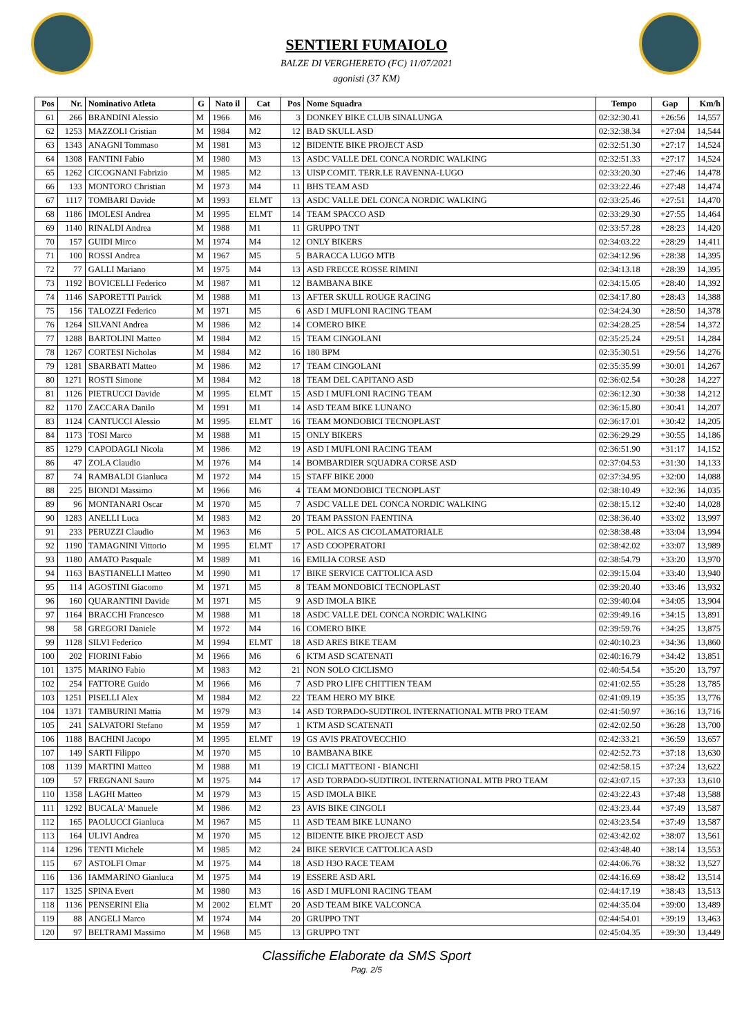SENTIERI FUMAIOLO
BALZE DI VERGHERETO (FC) 11/07/2021
agonisti (37 KM)
| Pos | Nr. | Nominativo Atleta | G | Nato il | Cat | Pos | Nome Squadra | Tempo | Gap | Km/h |
| --- | --- | --- | --- | --- | --- | --- | --- | --- | --- | --- |
| 61 | 266 | BRANDINI Alessio | M | 1966 | M6 | 3 | DONKEY BIKE CLUB SINALUNGA | 02:32:30.41 | +26:56 | 14,557 |
| 62 | 1253 | MAZZOLI Cristian | M | 1984 | M2 | 12 | BAD SKULL ASD | 02:32:38.34 | +27:04 | 14,544 |
| 63 | 1343 | ANAGNI Tommaso | M | 1981 | M3 | 12 | BIDENTE BIKE PROJECT ASD | 02:32:51.30 | +27:17 | 14,524 |
| 64 | 1308 | FANTINI Fabio | M | 1980 | M3 | 13 | ASDC VALLE DEL CONCA NORDIC WALKING | 02:32:51.33 | +27:17 | 14,524 |
| 65 | 1262 | CICOGNANI Fabrizio | M | 1985 | M2 | 13 | UISP COMIT. TERR.LE RAVENNA-LUGO | 02:33:20.30 | +27:46 | 14,478 |
| 66 | 133 | MONTORO Christian | M | 1973 | M4 | 11 | BHS TEAM ASD | 02:33:22.46 | +27:48 | 14,474 |
| 67 | 1117 | TOMBARI Davide | M | 1993 | ELMT | 13 | ASDC VALLE DEL CONCA NORDIC WALKING | 02:33:25.46 | +27:51 | 14,470 |
| 68 | 1186 | IMOLESI Andrea | M | 1995 | ELMT | 14 | TEAM SPACCO ASD | 02:33:29.30 | +27:55 | 14,464 |
| 69 | 1140 | RINALDI Andrea | M | 1988 | M1 | 11 | GRUPPO TNT | 02:33:57.28 | +28:23 | 14,420 |
| 70 | 157 | GUIDI Mirco | M | 1974 | M4 | 12 | ONLY BIKERS | 02:34:03.22 | +28:29 | 14,411 |
| 71 | 100 | ROSSI Andrea | M | 1967 | M5 | 5 | BARACCA LUGO MTB | 02:34:12.96 | +28:38 | 14,395 |
| 72 | 77 | GALLI Mariano | M | 1975 | M4 | 13 | ASD FRECCE ROSSE RIMINI | 02:34:13.18 | +28:39 | 14,395 |
| 73 | 1192 | BOVICELLI Federico | M | 1987 | M1 | 12 | BAMBANA BIKE | 02:34:15.05 | +28:40 | 14,392 |
| 74 | 1146 | SAPORETTI Patrick | M | 1988 | M1 | 13 | AFTER SKULL ROUGE RACING | 02:34:17.80 | +28:43 | 14,388 |
| 75 | 156 | TALOZZI Federico | M | 1971 | M5 | 6 | ASD I MUFLONI RACING TEAM | 02:34:24.30 | +28:50 | 14,378 |
| 76 | 1264 | SILVANI Andrea | M | 1986 | M2 | 14 | COMERO BIKE | 02:34:28.25 | +28:54 | 14,372 |
| 77 | 1288 | BARTOLINI Matteo | M | 1984 | M2 | 15 | TEAM CINGOLANI | 02:35:25.24 | +29:51 | 14,284 |
| 78 | 1267 | CORTESI Nicholas | M | 1984 | M2 | 16 | 180 BPM | 02:35:30.51 | +29:56 | 14,276 |
| 79 | 1281 | SBARBATI Matteo | M | 1986 | M2 | 17 | TEAM CINGOLANI | 02:35:35.99 | +30:01 | 14,267 |
| 80 | 1271 | ROSTI Simone | M | 1984 | M2 | 18 | TEAM DEL CAPITANO ASD | 02:36:02.54 | +30:28 | 14,227 |
| 81 | 1126 | PIETRUCCI Davide | M | 1995 | ELMT | 15 | ASD I MUFLONI RACING TEAM | 02:36:12.30 | +30:38 | 14,212 |
| 82 | 1170 | ZACCARA Danilo | M | 1991 | M1 | 14 | ASD TEAM BIKE LUNANO | 02:36:15.80 | +30:41 | 14,207 |
| 83 | 1124 | CANTUCCI Alessio | M | 1995 | ELMT | 16 | TEAM MONDOBICI TECNOPLAST | 02:36:17.01 | +30:42 | 14,205 |
| 84 | 1173 | TOSI Marco | M | 1988 | M1 | 15 | ONLY BIKERS | 02:36:29.29 | +30:55 | 14,186 |
| 85 | 1279 | CAPODAGLI Nicola | M | 1986 | M2 | 19 | ASD I MUFLONI RACING TEAM | 02:36:51.90 | +31:17 | 14,152 |
| 86 | 47 | ZOLA Claudio | M | 1976 | M4 | 14 | BOMBARDIER SQUADRA CORSE ASD | 02:37:04.53 | +31:30 | 14,133 |
| 87 | 74 | RAMBALDI Gianluca | M | 1972 | M4 | 15 | STAFF BIKE 2000 | 02:37:34.95 | +32:00 | 14,088 |
| 88 | 225 | BIONDI Massimo | M | 1966 | M6 | 4 | TEAM MONDOBICI TECNOPLAST | 02:38:10.49 | +32:36 | 14,035 |
| 89 | 96 | MONTANARI Oscar | M | 1970 | M5 | 7 | ASDC VALLE DEL CONCA NORDIC WALKING | 02:38:15.12 | +32:40 | 14,028 |
| 90 | 1283 | ANELLI Luca | M | 1983 | M2 | 20 | TEAM PASSION FAENTINA | 02:38:36.40 | +33:02 | 13,997 |
| 91 | 233 | PERUZZI Claudio | M | 1963 | M6 | 5 | POL. AICS AS CICOLAMATORIALE | 02:38:38.48 | +33:04 | 13,994 |
| 92 | 1190 | TAMAGNINI Vittorio | M | 1995 | ELMT | 17 | ASD COOPERATORI | 02:38:42.02 | +33:07 | 13,989 |
| 93 | 1180 | AMATO Pasquale | M | 1989 | M1 | 16 | EMILIA CORSE ASD | 02:38:54.79 | +33:20 | 13,970 |
| 94 | 1163 | BASTIANELLI Matteo | M | 1990 | M1 | 17 | BIKE SERVICE CATTOLICA ASD | 02:39:15.04 | +33:40 | 13,940 |
| 95 | 114 | AGOSTINI Giacomo | M | 1971 | M5 | 8 | TEAM MONDOBICI TECNOPLAST | 02:39:20.40 | +33:46 | 13,932 |
| 96 | 160 | QUARANTINI Davide | M | 1971 | M5 | 9 | ASD IMOLA BIKE | 02:39:40.04 | +34:05 | 13,904 |
| 97 | 1164 | BRACCHI Francesco | M | 1988 | M1 | 18 | ASDC VALLE DEL CONCA NORDIC WALKING | 02:39:49.16 | +34:15 | 13,891 |
| 98 | 58 | GREGORI Daniele | M | 1972 | M4 | 16 | COMERO BIKE | 02:39:59.76 | +34:25 | 13,875 |
| 99 | 1128 | SILVI Federico | M | 1994 | ELMT | 18 | ASD ARES BIKE TEAM | 02:40:10.23 | +34:36 | 13,860 |
| 100 | 202 | FIORINI Fabio | M | 1966 | M6 | 6 | KTM ASD SCATENATI | 02:40:16.79 | +34:42 | 13,851 |
| 101 | 1375 | MARINO Fabio | M | 1983 | M2 | 21 | NON SOLO CICLISMO | 02:40:54.54 | +35:20 | 13,797 |
| 102 | 254 | FATTORE Guido | M | 1966 | M6 | 7 | ASD PRO LIFE CHITTIEN TEAM | 02:41:02.55 | +35:28 | 13,785 |
| 103 | 1251 | PISELLI Alex | M | 1984 | M2 | 22 | TEAM HERO MY BIKE | 02:41:09.19 | +35:35 | 13,776 |
| 104 | 1371 | TAMBURINI Mattia | M | 1979 | M3 | 14 | ASD TORPADO-SUDTIROL INTERNATIONAL MTB PRO TEAM | 02:41:50.97 | +36:16 | 13,716 |
| 105 | 241 | SALVATORI Stefano | M | 1959 | M7 | 1 | KTM ASD SCATENATI | 02:42:02.50 | +36:28 | 13,700 |
| 106 | 1188 | BACHINI Jacopo | M | 1995 | ELMT | 19 | GS AVIS PRATOVECCHIO | 02:42:33.21 | +36:59 | 13,657 |
| 107 | 149 | SARTI Filippo | M | 1970 | M5 | 10 | BAMBANA BIKE | 02:42:52.73 | +37:18 | 13,630 |
| 108 | 1139 | MARTINI Matteo | M | 1988 | M1 | 19 | CICLI MATTEONI - BIANCHI | 02:42:58.15 | +37:24 | 13,622 |
| 109 | 57 | FREGNANI Sauro | M | 1975 | M4 | 17 | ASD TORPADO-SUDTIROL INTERNATIONAL MTB PRO TEAM | 02:43:07.15 | +37:33 | 13,610 |
| 110 | 1358 | LAGHI Matteo | M | 1979 | M3 | 15 | ASD IMOLA BIKE | 02:43:22.43 | +37:48 | 13,588 |
| 111 | 1292 | BUCALA' Manuele | M | 1986 | M2 | 23 | AVIS BIKE CINGOLI | 02:43:23.44 | +37:49 | 13,587 |
| 112 | 165 | PAOLUCCI Gianluca | M | 1967 | M5 | 11 | ASD TEAM BIKE LUNANO | 02:43:23.54 | +37:49 | 13,587 |
| 113 | 164 | ULIVI Andrea | M | 1970 | M5 | 12 | BIDENTE BIKE PROJECT ASD | 02:43:42.02 | +38:07 | 13,561 |
| 114 | 1296 | TENTI Michele | M | 1985 | M2 | 24 | BIKE SERVICE CATTOLICA ASD | 02:43:48.40 | +38:14 | 13,553 |
| 115 | 67 | ASTOLFI Omar | M | 1975 | M4 | 18 | ASD H3O RACE TEAM | 02:44:06.76 | +38:32 | 13,527 |
| 116 | 136 | IAMMARINO Gianluca | M | 1975 | M4 | 19 | ESSERE ASD ARL | 02:44:16.69 | +38:42 | 13,514 |
| 117 | 1325 | SPINA Evert | M | 1980 | M3 | 16 | ASD I MUFLONI RACING TEAM | 02:44:17.19 | +38:43 | 13,513 |
| 118 | 1136 | PENSERINI Elia | M | 2002 | ELMT | 20 | ASD TEAM BIKE VALCONCA | 02:44:35.04 | +39:00 | 13,489 |
| 119 | 88 | ANGELI Marco | M | 1974 | M4 | 20 | GRUPPO TNT | 02:44:54.01 | +39:19 | 13,463 |
| 120 | 97 | BELTRAMI Massimo | M | 1968 | M5 | 13 | GRUPPO TNT | 02:45:04.35 | +39:30 | 13,449 |
Classifiche Elaborate da SMS Sport
Pag. 2/5